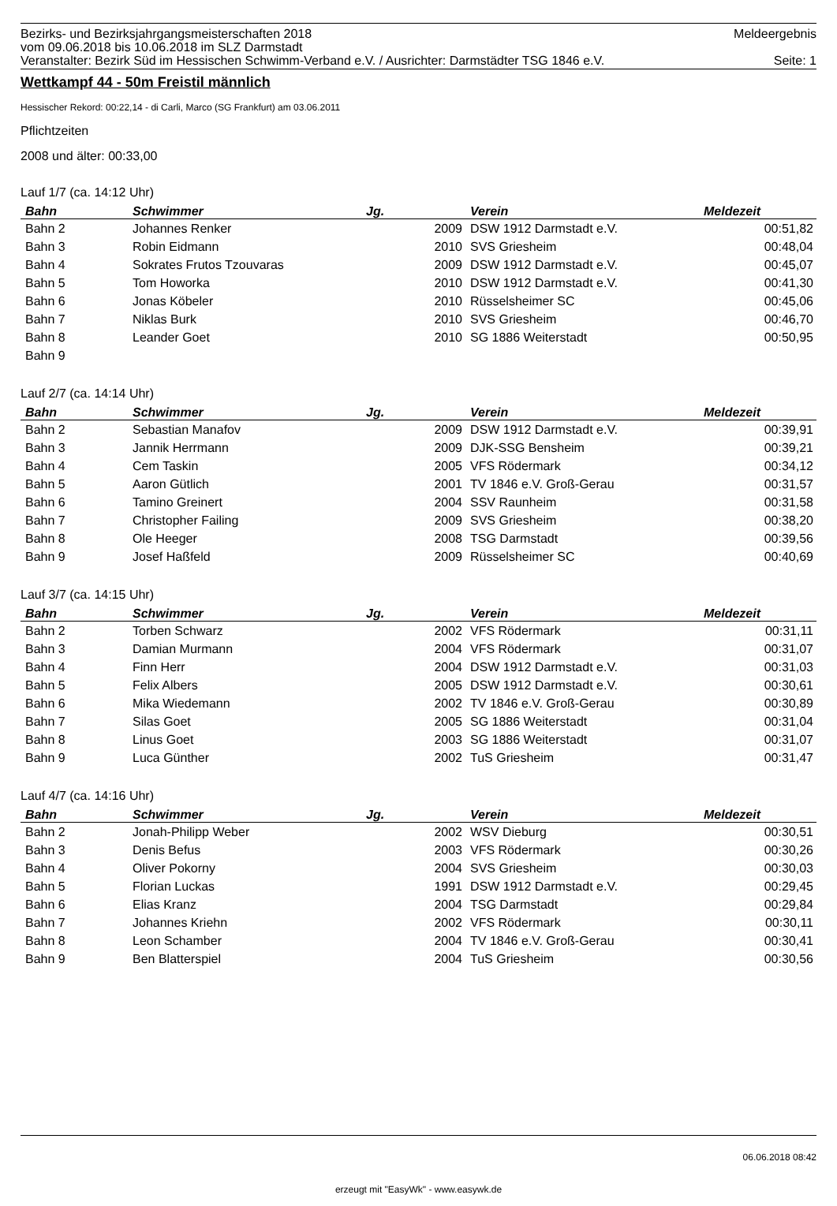Bezirks- und Bezirksjahrgangsmeisterschaften 2018 Meldeergebnis
vom 09.06.2018 bis 10.06.2018 im SLZ Darmstadt
Veranstalter: Bezirk Süd im Hessischen Schwimm-Verband e.V. / Ausrichter: Darmstädter TSG 1846 e.V. Seite: 1
Wettkampf 44 - 50m Freistil männlich
Hessischer Rekord: 00:22,14 - di Carli, Marco (SG Frankfurt) am 03.06.2011
Pflichtzeiten
2008 und älter: 00:33,00
Lauf 1/7 (ca. 14:12 Uhr)
| Bahn | Schwimmer | Jg. | | Verein | Meldezeit |
| --- | --- | --- | --- | --- | --- |
| Bahn 2 | Johannes Renker | 2009 | | DSW 1912 Darmstadt e.V. | 00:51,82 |
| Bahn 3 | Robin Eidmann | 2010 | | SVS Griesheim | 00:48,04 |
| Bahn 4 | Sokrates Frutos Tzouvaras | 2009 | | DSW 1912 Darmstadt e.V. | 00:45,07 |
| Bahn 5 | Tom Howorka | 2010 | | DSW 1912 Darmstadt e.V. | 00:41,30 |
| Bahn 6 | Jonas Köbeler | 2010 | | Rüsselsheimer SC | 00:45,06 |
| Bahn 7 | Niklas Burk | 2010 | | SVS Griesheim | 00:46,70 |
| Bahn 8 | Leander Goet | 2010 | | SG 1886 Weiterstadt | 00:50,95 |
| Bahn 9 | | | | | |
Lauf 2/7 (ca. 14:14 Uhr)
| Bahn | Schwimmer | Jg. | | Verein | Meldezeit |
| --- | --- | --- | --- | --- | --- |
| Bahn 2 | Sebastian Manafov | 2009 | | DSW 1912 Darmstadt e.V. | 00:39,91 |
| Bahn 3 | Jannik Herrmann | 2009 | | DJK-SSG Bensheim | 00:39,21 |
| Bahn 4 | Cem Taskin | 2005 | | VFS Rödermark | 00:34,12 |
| Bahn 5 | Aaron Gütlich | 2001 | | TV 1846 e.V. Groß-Gerau | 00:31,57 |
| Bahn 6 | Tamino Greinert | 2004 | | SSV Raunheim | 00:31,58 |
| Bahn 7 | Christopher Failing | 2009 | | SVS Griesheim | 00:38,20 |
| Bahn 8 | Ole Heeger | 2008 | | TSG Darmstadt | 00:39,56 |
| Bahn 9 | Josef Haßfeld | 2009 | | Rüsselsheimer SC | 00:40,69 |
Lauf 3/7 (ca. 14:15 Uhr)
| Bahn | Schwimmer | Jg. | | Verein | Meldezeit |
| --- | --- | --- | --- | --- | --- |
| Bahn 2 | Torben Schwarz | 2002 | | VFS Rödermark | 00:31,11 |
| Bahn 3 | Damian Murmann | 2004 | | VFS Rödermark | 00:31,07 |
| Bahn 4 | Finn Herr | 2004 | | DSW 1912 Darmstadt e.V. | 00:31,03 |
| Bahn 5 | Felix Albers | 2005 | | DSW 1912 Darmstadt e.V. | 00:30,61 |
| Bahn 6 | Mika Wiedemann | 2002 | | TV 1846 e.V. Groß-Gerau | 00:30,89 |
| Bahn 7 | Silas Goet | 2005 | | SG 1886 Weiterstadt | 00:31,04 |
| Bahn 8 | Linus Goet | 2003 | | SG 1886 Weiterstadt | 00:31,07 |
| Bahn 9 | Luca Günther | 2002 | | TuS Griesheim | 00:31,47 |
Lauf 4/7 (ca. 14:16 Uhr)
| Bahn | Schwimmer | Jg. | | Verein | Meldezeit |
| --- | --- | --- | --- | --- | --- |
| Bahn 2 | Jonah-Philipp Weber | 2002 | | WSV Dieburg | 00:30,51 |
| Bahn 3 | Denis Befus | 2003 | | VFS Rödermark | 00:30,26 |
| Bahn 4 | Oliver Pokorny | 2004 | | SVS Griesheim | 00:30,03 |
| Bahn 5 | Florian Luckas | 1991 | | DSW 1912 Darmstadt e.V. | 00:29,45 |
| Bahn 6 | Elias Kranz | 2004 | | TSG Darmstadt | 00:29,84 |
| Bahn 7 | Johannes Kriehn | 2002 | | VFS Rödermark | 00:30,11 |
| Bahn 8 | Leon Schamber | 2004 | | TV 1846 e.V. Groß-Gerau | 00:30,41 |
| Bahn 9 | Ben Blatterspiel | 2004 | | TuS Griesheim | 00:30,56 |
06.06.2018 08:42
erzeugt mit "EasyWk" - www.easywk.de